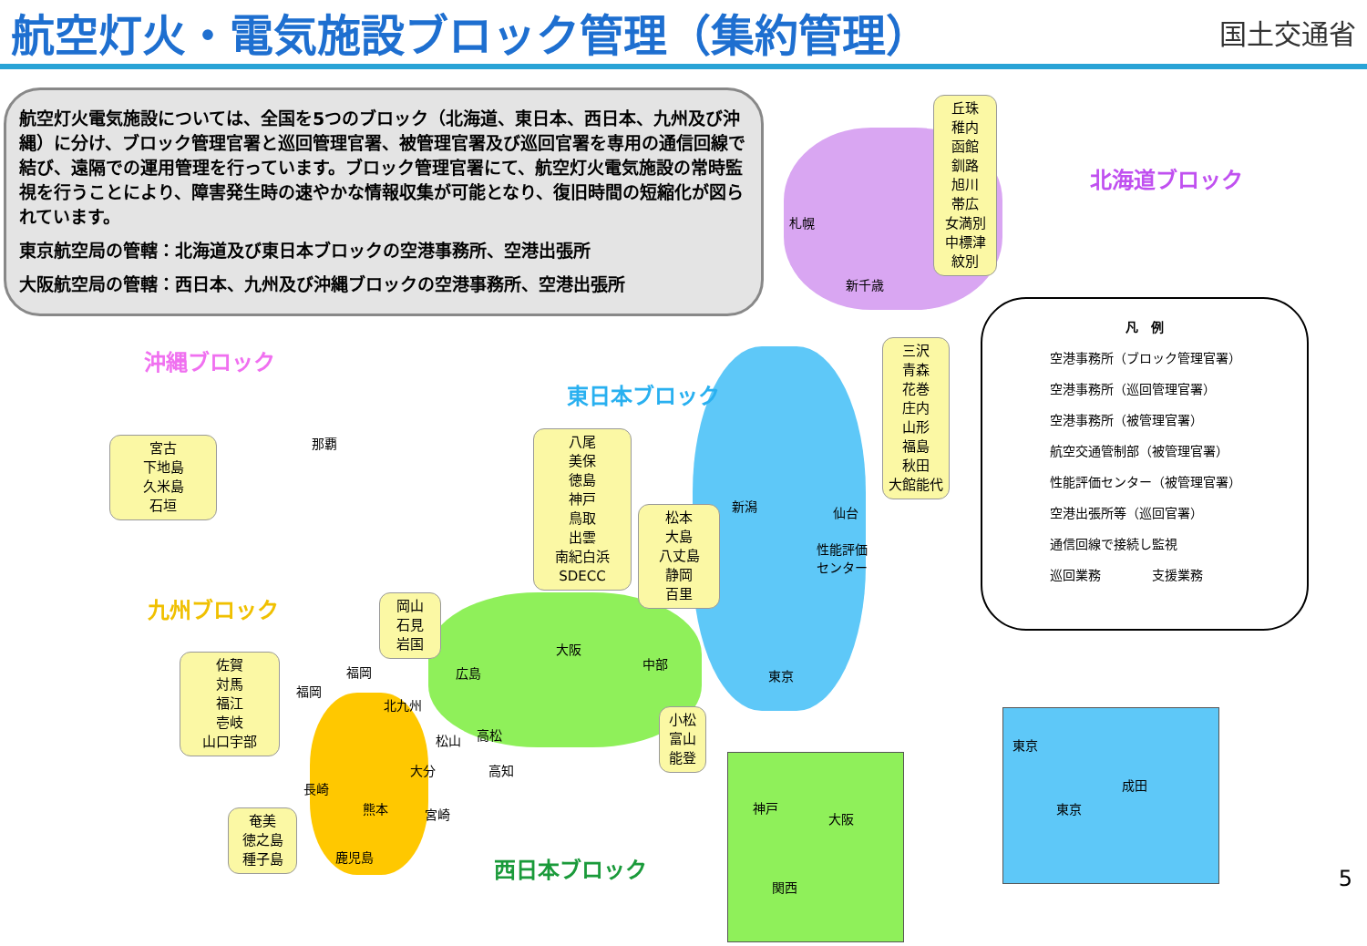航空灯火・電気施設ブロック管理（集約管理）
国土交通省
航空灯火電気施設については、全国を5つのブロック（北海道、東日本、西日本、九州及び沖縄）に分け、ブロック管理官署と巡回管理官署、被管理官署及び巡回官署を専用の通信回線で結び、遠隔での運用管理を行っています。ブロック管理官署にて、航空灯火電気施設の常時監視を行うことにより、障害発生時の速やかな情報収集が可能となり、復旧時間の短縮化が図られています。
東京航空局の管轄：北海道及び東日本ブロックの空港事務所、空港出張所
大阪航空局の管轄：西日本、九州及び沖縄ブロックの空港事務所、空港出張所
北海道ブロック
沖縄ブロック
東日本ブロック
九州ブロック
西日本ブロック
丘珠
稚内
函館
釧路
旭川
帯広
女満別
中標津
紋別
札幌
新千歳
三沢
青森
花巻
庄内
山形
福島
秋田
大館能代
宮古
下地島
久米島
石垣
那覇
八尾
美保
徳島
神戸
鳥取
出雲
南紀白浜
SDECC
松本
大島
八丈島
静岡
百里
新潟 仙台
性能評価
センター
東京
岡山
石見
岩国
大阪
中部
広島
松山 高松
高知
小松
富山
能登
佐賀
対馬
福江
壱岐
山口宇部
福岡
福岡
北九州
大分
長崎
熊本 宮崎
鹿児島
奄美
徳之島
種子島
神戸
大阪
関西
東京
成田
東京
凡　例
空港事務所（ブロック管理官署）
空港事務所（巡回管理官署）
空港事務所（被管理官署）
航空交通管制部（被管理官署）
性能評価センター（被管理官署）
空港出張所等（巡回官署）
通信回線で接続し監視
巡回業務　　　　支援業務
5